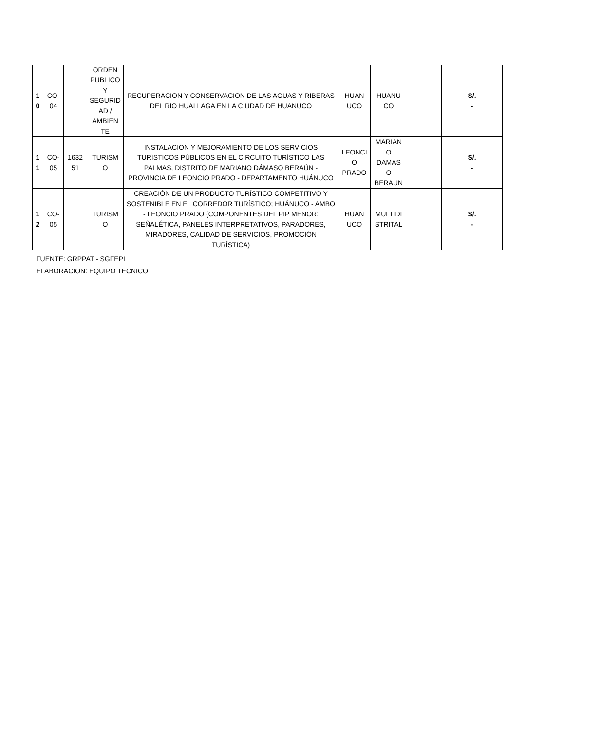| 1 0 | CO- 04 | | ORDEN PUBLICO Y SEGURID AD / AMBIEN TE | RECUPERACION Y CONSERVACION DE LAS AGUAS Y RIBERAS DEL RIO HUALLAGA EN LA CIUDAD DE HUANUCO | HUAN UCO | HUANU CO | | S/. - |
| 1 1 | CO- 05 | 1632 51 | TURISM O | INSTALACION Y MEJORAMIENTO DE LOS SERVICIOS TURÍSTICOS PÚBLICOS EN EL CIRCUITO TURÍSTICO LAS PALMAS, DISTRITO DE MARIANO DÁMASO BERAÚN - PROVINCIA DE LEONCIO PRADO - DEPARTAMENTO HUÁNUCO | LEONCI O PRADO | MARIAN O DAMAS O BERAUN | | S/. - |
| 1 2 | CO- 05 | | TURISM O | CREACIÓN DE UN PRODUCTO TURÍSTICO COMPETITIVO Y SOSTENIBLE EN EL CORREDOR TURÍSTICO; HUÁNUCO - AMBO - LEONCIO PRADO (COMPONENTES DEL PIP MENOR: SEÑALÉTICA, PANELES INTERPRETATIVOS, PARADORES, MIRADORES, CALIDAD DE SERVICIOS, PROMOCIÓN TURÍSTICA) | HUAN UCO | MULTIDI STRITAL | | S/. - |
FUENTE: GRPPAT - SGFEPI
ELABORACION: EQUIPO TECNICO